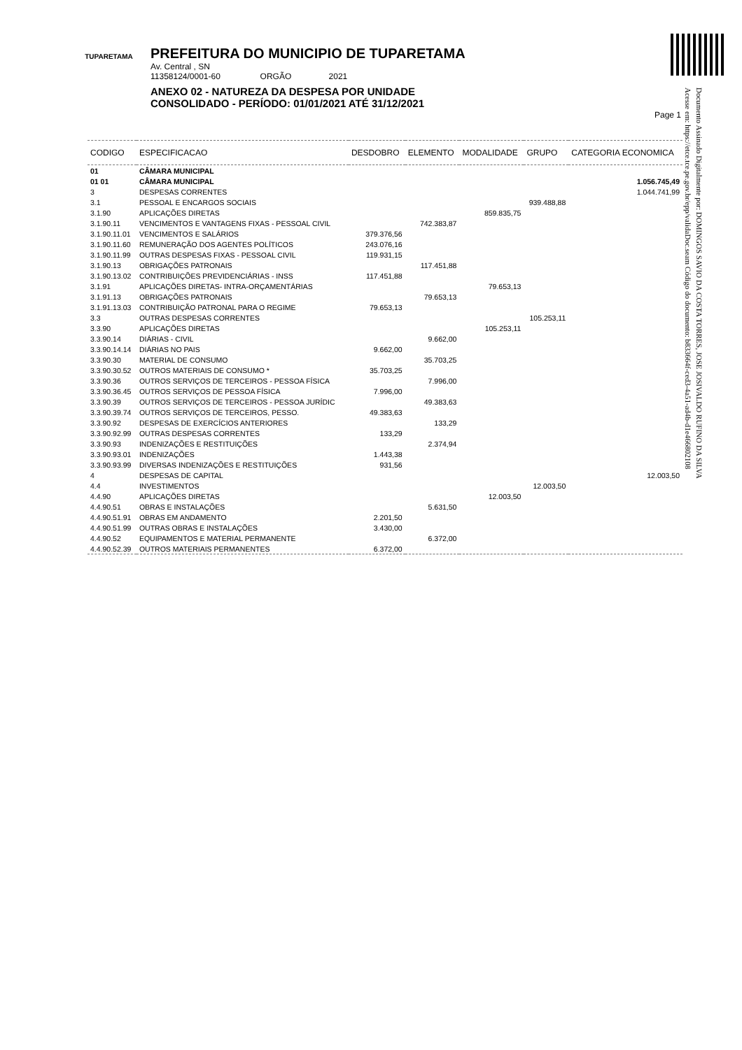TUPARETAMA
PREFEITURA DO MUNICIPIO DE TUPARETAMA
Av. Central , SN
11358124/0001-60 ORGÃO 2021
ANEXO 02 - NATUREZA DA DESPESA POR UNIDADE
CONSOLIDADO - PERÍODO: 01/01/2021 ATÉ 31/12/2021
Page 1
Documento Assinado Digitalmente por: DOMINGOS SAVIO DA COSTA TORRES, JOSE JOSIVALDO RUFINO DA SILVA
Acesse em: https://etce.tce.pe.gov.br/epp/validaDoc.seam Código do documento: b833664f-ced3-4a51-ad4b-d1e46680210​8
| CODIGO | ESPECIFICACAO | DESDOBRO | ELEMENTO | MODALIDADE | GRUPO | CATEGORIA ECONOMICA |
| --- | --- | --- | --- | --- | --- | --- |
| 01 | CÂMARA MUNICIPAL | | | | | |
| 01 01 | CÂMARA MUNICIPAL | | | | | 1.056.745,49 |
| 3 | DESPESAS CORRENTES | | | | | 1.044.741,99 |
| 3.1 | PESSOAL E ENCARGOS SOCIAIS | | | | 939.488,88 | |
| 3.1.90 | APLICAÇÕES DIRETAS | | | 859.835,75 | | |
| 3.1.90.11 | VENCIMENTOS E VANTAGENS FIXAS - PESSOAL CIVIL | | 742.383,87 | | | |
| 3.1.90.11.01 | VENCIMENTOS E SALÁRIOS | 379.376,56 | | | | |
| 3.1.90.11.60 | REMUNERAÇÃO DOS AGENTES POLÍTICOS | 243.076,16 | | | | |
| 3.1.90.11.99 | OUTRAS DESPESAS FIXAS - PESSOAL CIVIL | 119.931,15 | | | | |
| 3.1.90.13 | OBRIGAÇÕES PATRONAIS | | 117.451,88 | | | |
| 3.1.90.13.02 | CONTRIBUIÇÕES PREVIDENCIÁRIAS - INSS | 117.451,88 | | | | |
| 3.1.91 | APLICAÇÕES DIRETAS- INTRA-ORÇAMENTÁRIAS | | | 79.653,13 | | |
| 3.1.91.13 | OBRIGAÇÕES PATRONAIS | | 79.653,13 | | | |
| 3.1.91.13.03 | CONTRIBUIÇÃO PATRONAL PARA O REGIME | 79.653,13 | | | | |
| 3.3 | OUTRAS DESPESAS CORRENTES | | | | 105.253,11 | |
| 3.3.90 | APLICAÇÕES DIRETAS | | | 105.253,11 | | |
| 3.3.90.14 | DIÁRIAS - CIVIL | | 9.662,00 | | | |
| 3.3.90.14.14 | DIÁRIAS NO PAIS | 9.662,00 | | | | |
| 3.3.90.30 | MATERIAL DE CONSUMO | | 35.703,25 | | | |
| 3.3.90.30.52 | OUTROS MATERIAIS DE CONSUMO * | 35.703,25 | | | | |
| 3.3.90.36 | OUTROS SERVIÇOS DE TERCEIROS - PESSOA FÍSICA | | 7.996,00 | | | |
| 3.3.90.36.45 | OUTROS SERVIÇOS DE PESSOA FÍSICA | 7.996,00 | | | | |
| 3.3.90.39 | OUTROS SERVIÇOS DE TERCEIROS - PESSOA JURÍDIC | | 49.383,63 | | | |
| 3.3.90.39.74 | OUTROS SERVIÇOS DE TERCEIROS, PESSO. | 49.383,63 | | | | |
| 3.3.90.92 | DESPESAS DE EXERCÍCIOS ANTERIORES | | 133,29 | | | |
| 3.3.90.92.99 | OUTRAS DESPESAS CORRENTES | 133,29 | | | | |
| 3.3.90.93 | INDENIZAÇÕES E RESTITUIÇÕES | | 2.374,94 | | | |
| 3.3.90.93.01 | INDENIZAÇÕES | 1.443,38 | | | | |
| 3.3.90.93.99 | DIVERSAS INDENIZAÇÕES E RESTITUIÇÕES | 931,56 | | | | |
| 4 | DESPESAS DE CAPITAL | | | | | 12.003,50 |
| 4.4 | INVESTIMENTOS | | | | 12.003,50 | |
| 4.4.90 | APLICAÇÕES DIRETAS | | | 12.003,50 | | |
| 4.4.90.51 | OBRAS E INSTALAÇÕES | | 5.631,50 | | | |
| 4.4.90.51.91 | OBRAS EM ANDAMENTO | 2.201,50 | | | | |
| 4.4.90.51.99 | OUTRAS OBRAS E INSTALAÇÕES | 3.430,00 | | | | |
| 4.4.90.52 | EQUIPAMENTOS E MATERIAL PERMANENTE | | 6.372,00 | | | |
| 4.4.90.52.39 | OUTROS MATERIAIS PERMANENTES | 6.372,00 | | | | |